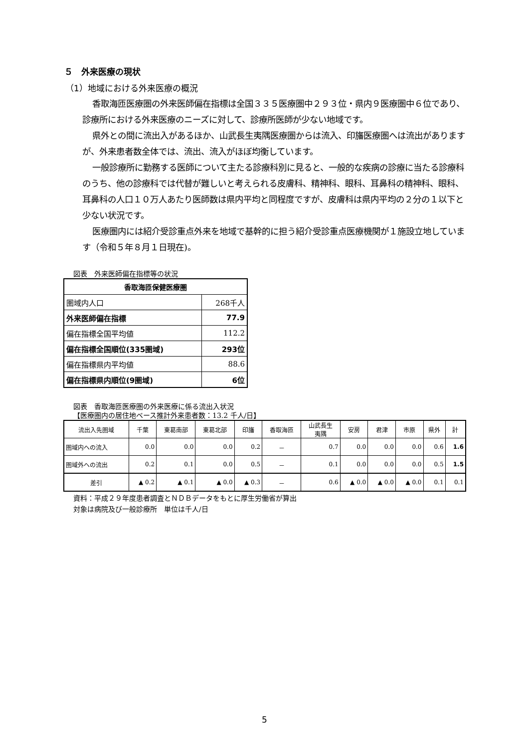５　外来医療の現状
（1）地域における外来医療の概況
香取海匝医療圏の外来医師偏在指標は全国３３５医療圏中２９３位・県内９医療圏中６位であり、診療所における外来医療のニーズに対して、診療所医師が少ない地域です。
県外との間に流出入があるほか、山武長生夷隅医療圏からは流入、印旛医療圏へは流出がありますが、外来患者数全体では、流出、流入がほぼ均衡しています。
一般診療所に勤務する医師について主たる診療科別に見ると、一般的な疾病の診療に当たる診療科のうち、他の診療科では代替が難しいと考えられる皮膚科、精神科、眼科、耳鼻科の精神科、眼科、耳鼻科の人口１０万人あたり医師数は県内平均と同程度ですが、皮膚科は県内平均の２分の１以下と少ない状況です。
医療圏内には紹介受診重点外来を地域で基幹的に担う紹介受診重点医療機関が１施設立地しています（令和５年８月１日現在)。
図表　外来医師偏在指標等の状況
| 香取海匝保健医療圏 | |
| --- | --- |
| 圏域内人口 | 268千人 |
| 外来医師偏在指標 | 77.9 |
| 偏在指標全国平均値 | 112.2 |
| 偏在指標全国順位(335圏域) | 293位 |
| 偏在指標県内平均値 | 88.6 |
| 偏在指標県内順位(9圏域) | 6位 |
図表　香取海匝医療圏の外来医療に係る流出入状況
【医療圏内の居住地ベース推計外来患者数：13.2 千人/日】
| 流出入先圏域 | 千葉 | 東葛南部 | 東葛北部 | 印旛 | 香取海匝 | 山武長生 夷隅 | 安房 | 君津 | 市原 | 県外 | 計 |
| --- | --- | --- | --- | --- | --- | --- | --- | --- | --- | --- | --- |
| 圏域内への流入 | 0.0 | 0.0 | 0.0 | 0.2 | － | 0.7 | 0.0 | 0.0 | 0.0 | 0.6 | 1.6 |
| 圏域外への流出 | 0.2 | 0.1 | 0.0 | 0.5 | － | 0.1 | 0.0 | 0.0 | 0.0 | 0.5 | 1.5 |
| 差引 | ▲ 0.2 | ▲ 0.1 | ▲ 0.0 | ▲ 0.3 | － | 0.6 | ▲ 0.0 | ▲ 0.0 | ▲ 0.0 | 0.1 | 0.1 |
資料：平成２９年度患者調査とＮＤＢデータをもとに厚生労働省が算出
対象は病院及び一般診療所　単位は千人/日
5